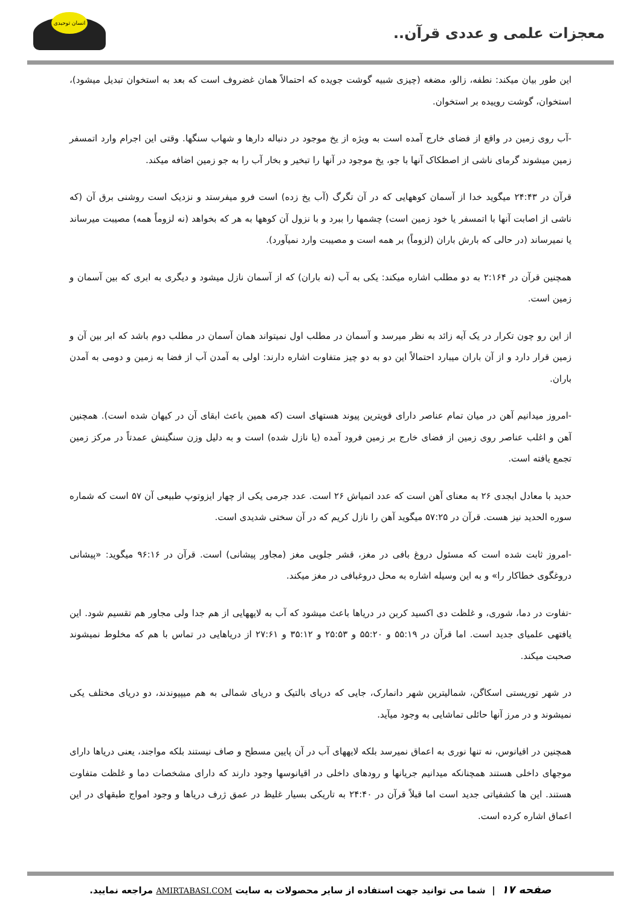معجزات علمی و عددی قرآن..
انسان توحیدی
این طور بیان میکند: نطفه، زالو، مضغه (چیزی شبیه گوشت جویده که احتمالاً همان غضروف است که بعد به استخوان تبدیل میشود)، استخوان، گوشت روییده بر استخوان.
-آب روی زمین در واقع از فضای خارج آمده است به ویژه از یخ موجود در دنباله دارها و شهاب سنگها. وقتی این اجرام وارد اتمسفر زمین میشوند گرمای ناشی از اصطکاک آنها با جو، یخ موجود در آنها را تبخیر و بخار آب را به جو زمین اضافه میکند.
قرآن در ۲۴:۴۳ میگوید خدا از آسمان کوههایی که در آن تگرگ (آب یخ زده) است فرو میفرستد و نزدیک است روشنی برق آن (که ناشی از اصابت آنها با اتمسفر یا خود زمین است) چشمها را ببرد و با نزول آن کوهها به هر که بخواهد (نه لزوماً همه) مصیبت میرساند یا نمیرساند (در حالی که بارش باران (لزوماً) بر همه است و مصیبت وارد نمیآورد).
همچنین قرآن در ۲:۱۶۴ به دو مطلب اشاره میکند: یکی به آب (نه باران) که از آسمان نازل میشود و دیگری به ابری که بین آسمان و زمین است.
از این رو چون تکرار در یک آیه زائد به نظر میرسد و آسمان در مطلب اول نمیتواند همان آسمان در مطلب دوم باشد که ابر بین آن و زمین قرار دارد و از آن باران میبارد احتمالاً این دو به دو چیز متفاوت اشاره دارند: اولی به آمدن آب از فضا به زمین و دومی به آمدن باران.
-امروز میدانیم آهن در میان تمام عناصر دارای قویترین پیوند هستهای است (که همین باعث ابقای آن در کیهان شده است). همچنین آهن و اغلب عناصر روی زمین از فضای خارج بر زمین فرود آمده (یا نازل شده) است و به دلیل وزن سنگینش عمدتاً در مرکز زمین تجمع یافته است.
حدید با معادل ابجدی ۲۶ به معنای آهن است که عدد اتمیاش ۲۶ است. عدد جرمی یکی از چهار ایزوتوپ طبیعی آن ۵۷ است که شماره سوره الحدید نیز هست. قرآن در ۵۷:۲۵ میگوید آهن را نازل کریم که در آن سختی شدیدی است.
-امروز ثابت شده است که مسئول دروغ بافی در مغز، قشر جلویی مغز (مجاور پیشانی) است. قرآن در ۹۶:۱۶ میگوید: «پیشانی دروغگوی خطاکار را» و به این وسیله اشاره به محل دروغبافی در مغز میکند.
-تفاوت در دما، شوری، و غلظت دی اکسید کربن در دریاها باعث میشود که آب به لایههایی از هم جدا ولی مجاور هم تقسیم شود. این یافتهی علمیای جدید است. اما قرآن در ۵۵:۱۹ و ۵۵:۲۰ و ۲۵:۵۳ و ۳۵:۱۲ و ۲۷:۶۱ از دریاهایی در تماس با هم که مخلوط نمیشوند صحبت میکند.
در شهر توریستی اسکاگن، شمالیترین شهر دانمارک، جایی که دریای بالتیک و دریای شمالی به هم میپیوندند، دو دریای مختلف یکی نمیشوند و در مرز آنها حائلی تماشایی به وجود میآید.
همچنین در اقیانوس، نه تنها نوری به اعماق نمیرسد بلکه لایههای آب در آن پایین مسطح و صاف نیستند بلکه مواجند، یعنی دریاها دارای موجهای داخلی هستند همچنانکه میدانیم جریانها و رودهای داخلی در اقیانوسها وجود دارند که دارای مشخصات دما و غلظت متفاوت هستند. این ها کشفیاتی جدید است اما قبلاً قرآن در ۲۴:۴۰ به تاریکی بسیار غلیظ در عمق ژرف دریاها و وجود امواج طبقهای در این اعماق اشاره کرده است.
صفحه ۱۷ | شما می توانید جهت استفاده از سایر محصولات به سایت AMIRTABASI.COM مراجعه نمایید.